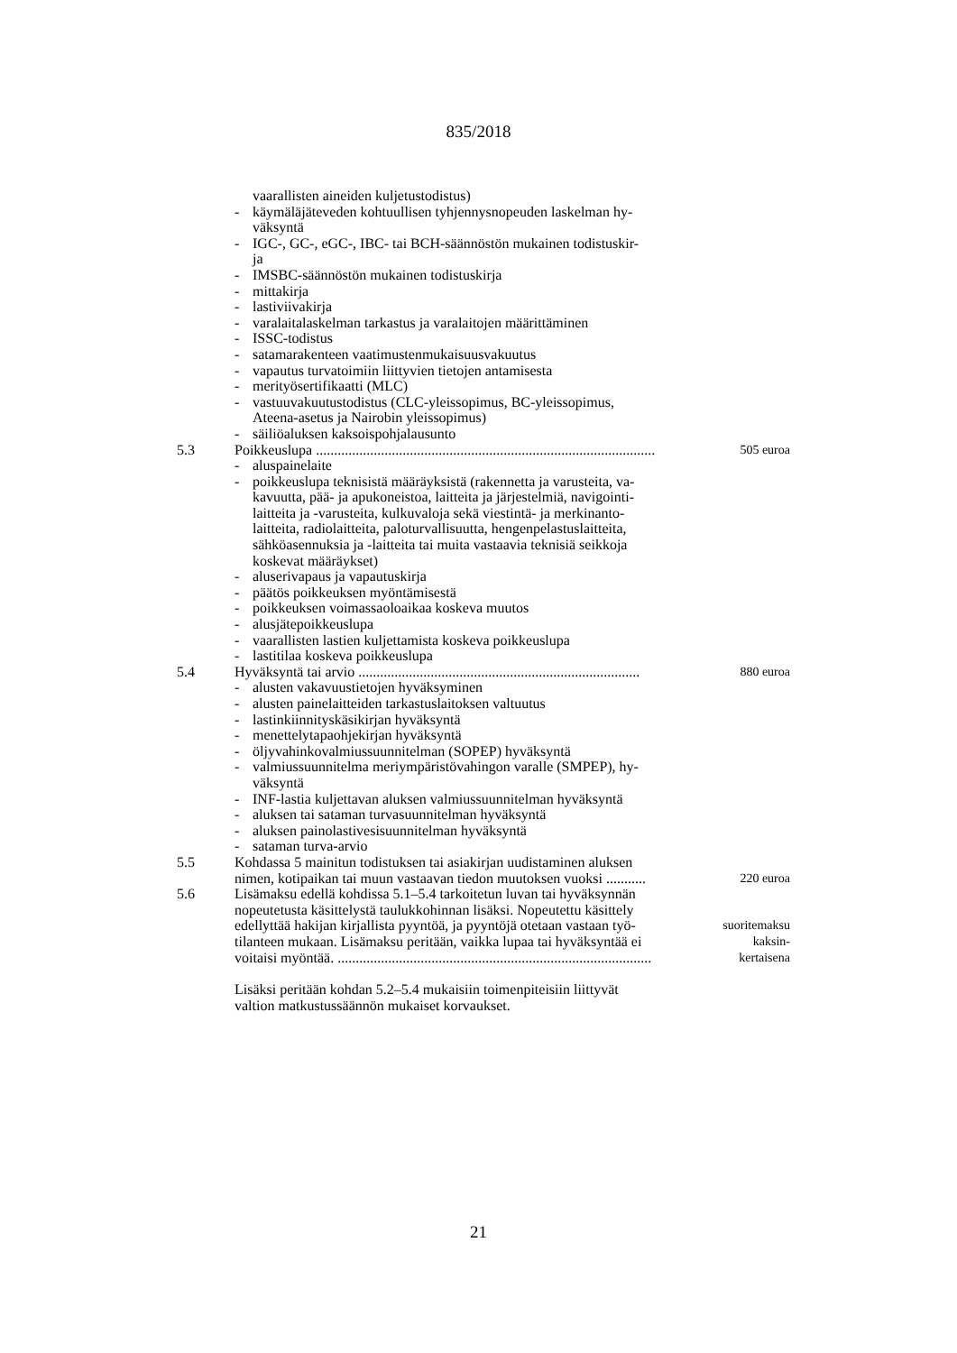835/2018
| | | vaarallisten aineiden kuljetustodistus) | |
| | - | käymäläjäteveden kohtuullisen tyhjennysnopeuden laskelman hy- väksyntä | |
| | - | IGC-, GC-, eGC-, IBC- tai BCH-säännöstön mukainen todistuskir- ja | |
| | - | IMSBC-säännöstön mukainen todistuskirja | |
| | - | mittakirja | |
| | - | lastiviivakirja | |
| | - | varalaitalaskelman tarkastus ja varalaitojen määrittäminen | |
| | - | ISSC-todistus | |
| | - | satamarakenteen vaatimustenmukaisuusvakuutus | |
| | - | vapautus turvatoimiin liittyvien tietojen antamisesta | |
| | - | merityösertifikaatti (MLC) | |
| | - | vastuuvakuutustodistus (CLC-yleissopimus, BC-yleissopimus, Ateena-asetus ja Nairobin yleissopimus) | |
| | - | säiliöaluksen kaksoispohjalausunto | |
| 5.3 | Poikkeuslupa .............................................................................................. | | 505 euroa |
| | - | aluspainelaite | |
| | - | poikkeuslupa teknisistä määräyksistä (rakennetta ja varusteita, va- kavuutta, pää- ja apukoneistoa, laitteita ja järjestelmiä, navigointi- laitteita ja -varusteita, kulkuvaloja sekä viestintä- ja merkinanto- laitteita, radiolaitteita, paloturvallisuutta, hengenpelastuslaitteita, sähköasennuksia ja -laitteita tai muita vastaavia teknisiä seikkoja koskevat määräykset) | |
| | - | aluserivapaus ja vapautuskirja | |
| | - | päätös poikkeuksen myöntämisestä | |
| | - | poikkeuksen voimassaoloaikaa koskeva muutos | |
| | - | alusjätepoikkeuslupa | |
| | - | vaarallisten lastien kuljettamista koskeva poikkeuslupa | |
| | - | lastitilaa koskeva poikkeuslupa | |
| 5.4 | Hyväksyntä tai arvio .............................................................................. | | 880 euroa |
| | - | alusten vakavuustietojen hyväksyminen | |
| | - | alusten painelaitteiden tarkastuslaitoksen valtuutus | |
| | - | lastinkiinnityskäsikirjan hyväksyntä | |
| | - | menettelytapaohjekirjan hyväksyntä | |
| | - | öljyvahinkovalmiussuunnitelman (SOPEP) hyväksyntä | |
| | - | valmiussuunnitelma meriympäristövahingon varalle (SMPEP), hy- väksyntä | |
| | - | INF-lastia kuljettavan aluksen valmiussuunnitelman hyväksyntä | |
| | - | aluksen tai sataman turvasuunnitelman hyväksyntä | |
| | - | aluksen painolastivesisuunnitelman hyväksyntä | |
| | - | sataman turva-arvio | |
| 5.5 | Kohdassa 5 mainitun todistuksen tai asiakirjan uudistaminen aluksen nimen, kotipaikan tai muun vastaavan tiedon muutoksen vuoksi ........... | | 220 euroa |
| 5.6 | Lisämaksu edellä kohdissa 5.1–5.4 tarkoitetun luvan tai hyväksynnän nopeutetusta käsittelystä taulukkohinnan lisäksi. Nopeutettu käsittely edellyttää hakijan kirjallista pyyntöä, ja pyyntöjä otetaan vastaan työ- tilanteen mukaan. Lisämaksu peritään, vaikka lupaa tai hyväksyntää ei voitaisi myöntää. ....................................................................................... | | suoritemaksu kaksin- kertaisena |
| | Lisäksi peritään kohdan 5.2–5.4 mukaisiin toimenpiteisiin liittyvät valtion matkustussäännön mukaiset korvaukset. | | |
21